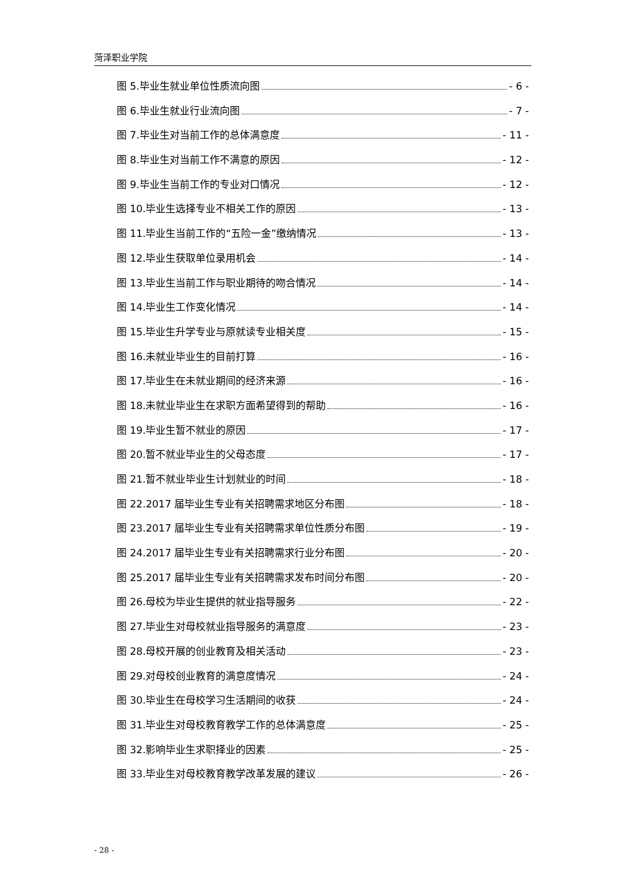菏泽职业学院
图 5.毕业生就业单位性质流向图 - 6 -
图 6.毕业生就业行业流向图 - 7 -
图 7.毕业生对当前工作的总体满意度 - 11 -
图 8.毕业生对当前工作不满意的原因 - 12 -
图 9.毕业生当前工作的专业对口情况 - 12 -
图 10.毕业生选择专业不相关工作的原因 - 13 -
图 11.毕业生当前工作的“五险一金”缴纳情况 - 13 -
图 12.毕业生获取单位录用机会 - 14 -
图 13.毕业生当前工作与职业期待的吻合情况 - 14 -
图 14.毕业生工作变化情况 - 14 -
图 15.毕业生升学专业与原就读专业相关度 - 15 -
图 16.未就业毕业生的目前打算 - 16 -
图 17.毕业生在未就业期间的经济来源 - 16 -
图 18.未就业毕业生在求职方面希望得到的帮助 - 16 -
图 19.毕业生暂不就业的原因 - 17 -
图 20.暂不就业毕业生的父母态度 - 17 -
图 21.暂不就业毕业生计划就业的时间 - 18 -
图 22.2017 届毕业生专业有关招聘需求地区分布图 - 18 -
图 23.2017 届毕业生专业有关招聘需求单位性质分布图 - 19 -
图 24.2017 届毕业生专业有关招聘需求行业分布图 - 20 -
图 25.2017 届毕业生专业有关招聘需求发布时间分布图 - 20 -
图 26.母校为毕业生提供的就业指导服务 - 22 -
图 27.毕业生对母校就业指导服务的满意度 - 23 -
图 28.母校开展的创业教育及相关活动 - 23 -
图 29.对母校创业教育的满意度情况 - 24 -
图 30.毕业生在母校学习生活期间的收获 - 24 -
图 31.毕业生对母校教育教学工作的总体满意度 - 25 -
图 32.影响毕业生求职择业的因素 - 25 -
图 33.毕业生对母校教育教学改革发展的建议 - 26 -
- 28 -